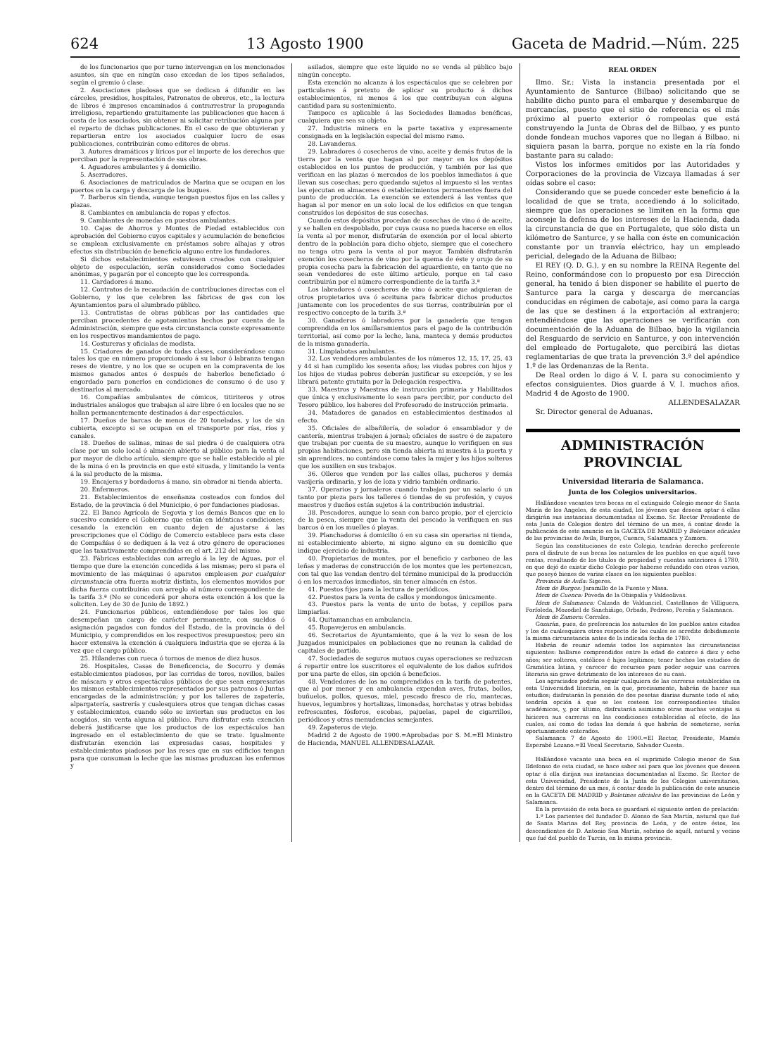624 13 Agosto 1900 Gaceta de Madrid.—Núm. 225
de los funcionarios que por turno intervengan en los mencionados asuntos, sin que en ningún caso excedan de los tipos señalados, según el gremio ó clase.
2. Asociaciones piadosas que se dedican á difundir en las cárceles, presidios, hospitales, Patronatos de obreros, etc., la lectura de libros é impresos encaminados á contrarrestrar la propaganda irreligiosa, repartiendo gratuitamente las publicaciones que hacen á costa de los asociados, sin obtener ni solicitar retribución alguna por el reparto de dichas publicaciones. En el caso de que obtuvieran y repartieran entre los asociados cualquier lucro de esas publicaciones, contribuirán como editores de obras.
3. Autores dramáticos y líricos por el importe de los derechos que perciban por la representación de sus obras.
4. Aguadores ambulantes y á domicilio.
5. Aserradores.
6. Asociaciones de matriculados de Marina que se ocupan en los puertos en la carga y descarga de los buques.
7. Barberos sin tienda, aunque tengan puestos fijos en las calles y plazas.
8. Cambiantes en ambulancia de ropas y efectos.
9. Cambiantes de monedas en puestos ambulantes.
10. Cajas de Ahorros y Montes de Piedad establecidos con aprobación del Gobierno cuyos capitales y acumulación de beneficios se emplean exclusivamente en préstamos sobre alhajas y otros efectos sin distribución de beneficio alguno entre los fundadores.
Si dichos establecimientos estuviesen creados con cualquier objeto de especulación, serán considerados como Sociedades anónimas, y pagarán por el concepto que les corresponda.
11. Cardadores á mano.
12. Contratos de la recaudación de contribuciones directas con el Gobierno, y los que celebren las fábricas de gas con los Ayuntamientos para el alumbrado público.
13. Contratistas de obras públicas por las cantidades que perciban procedentes de agotamientos hechos por cuenta de la Administración, siempre que esta circunstancia conste expresamente en los respectivos mandamientos de pago.
14. Costureras y oficialas de modista.
15. Criadores de ganados de todas clases, considerándose como tales los que en número proporcionado á su labor ó labranza tengan reses de vientre, y no los que se ocupen en la compraventa de los mismos ganados antes ó después de haberlos beneficiado ó engordado para ponerlos en condiciones de consumo ó de uso y destinarlos al mercado.
16. Compañías ambulantes de cómicos, titiriteros y otros industriales análogos que trabajan al aire libre ó en locales que no se hallan permanentemente destinados á dar espectáculos.
17. Dueños de barcas de menos de 20 toneladas, y los de sin cubierta, excepto si se ocupan en el transporte por rías, ríos y canales.
18. Dueños de salinas, minas de sal piedra ó de cualquiera otra clase por un solo local ó almacén abierto al público para la venta al por mayor de dicho artículo, siempre que se halle establecido al pie de la mina ó en la provincia en que esté situada, y limitando la venta á la sal producto de la misma.
19. Encajeras y bordadoras á mano, sin obrador ni tienda abierta.
20. Enfermeros.
21. Establecimientos de enseñanza costeados con fondos del Estado, de la provincia ó del Municipio, ó por fundaciones piadosas.
22. El Banco Agrícola de Segovia y los demás Bancos que en lo sucesivo considere el Gobierno que están en idénticas condiciones; cesando la exención en cuanto dejen de ajustarse á las prescripciones que el Código de Comercio establece para esta clase de Compañías ó se dediquen á la vez á otro género de operaciones que las taxativamente comprendidas en el art. 212 del mismo.
23. Fábricas establecidas con arreglo á la ley de Aguas, por el tiempo que dure la exención concedida á las mismas; pero si para el movimiento de las máquinas ó aparatos empleasen por cualquier circunstancia otra fuerza motriz distinta, los elementos movidos por dicha fuerza contribuirán con arreglo al número correspondiente de la tarifa 3.ª (No se concederá por ahora esta exención á los que la soliciten. Ley de 30 de Junio de 1892.)
24. Funcionarios públicos, entendiéndose por tales los que desempeñan un cargo de carácter permanente, con sueldos ó asignación pagados con fondos del Estado, de la provincia ó del Municipio, y comprendidos en los respectivos presupuestos; pero sin hacer extensiva la exención á cualquiera industria que se ejerza á la vez que el cargo público.
25. Hilanderas con rueca ó tornos de menos de diez husos.
26. Hospitales, Casas de Beneficencia, de Socorro y demás establecimientos piadosos, por las corridas de toros, novillos, bailes de máscara y otros espectáculos públicos de que sean empresarios los mismos establecimientos representados por sus patronos ó Juntas encargadas de la administración; y por los talleres de zapatería, alpargatería, sastrería y cualesquiera otros que tengan dichas casas y establecimientos, cuando sólo se inviertan sus productos en los acogidos, sin venta alguna al público. Para disfrutar esta exención deberá justificarse que los productos de los espectáculos han ingresado en el establecimiento de que se trate. Igualmente disfrutarán exención las expresadas casas, hospitales y establecimientos piadosos por las reses que en sus edificios tengan para que consuman la leche que las mismas produzcan los enfermos y
asilados, siempre que este líquido no se venda al público bajo ningún concepto.
Esta exención no alcanza á los espectáculos que se celebren por particulares á pretexto de aplicar su producto á dichos establecimientos, ni menos á los que contribuyan con alguna cantidad para su sostenimiento.
Tampoco es aplicable á las Sociedades llamadas benéficas, cualquiera que sea su objeto.
27. Industria minera en la parte taxativa y expresamente consignada en la legislación especial del mismo ramo.
28. Lavanderas.
29. Labradores ó cosecheros de vino, aceite y demás frutos de la tierra por la venta que hagan al por mayor en los depósitos establecidos en los puntos de producción, y también por las que verifican en las plazas ó mercados de los pueblos inmediatos á que llevan sus cosechas; pero quedando sujetos al impuesto si las ventas las ejecutan en almacenes ó establecimientos permanentes fuera del punto de producción. La exención se extenderá á las ventas que hagan al por menor en un solo local de los edificios en que tengan construídos los depósitos de sus cosechas.
Cuando estos depósitos procedan de cosechas de vino ó de aceite, y se hallen en despoblado, por cuya causa no pueda hacerse en ellos la venta al por menor, disfrutarán de exención por el local abierto dentro de la población para dicho objeto, siempre que el cosechero no tenga otro para la venta al por mayor. También disfrutarán exención los cosecheros de vino por la quema de éste y orujo de su propia cosecha para la fabricación del aguardiente, en tanto que no sean vendedores de este último artículo, porque en tal caso contribuirán por el número correspondiente de la tarifa 3.ª
Los labradores ó cosecheros de vino ó aceite que adquieran de otros propietarios uva ó aceituna para fabricar dichos productos juntamente con los procedentes de sus tierras, contribuirán por el respectivo concepto de la tarifa 3.ª
30. Ganaderos ó labradores por la ganadería que tengan comprendida en los amillaramientos para el pago de la contribución territorial, así como por la leche, lana, manteca y demás productos de la misma ganadería.
31. Limpiabotas ambulantes.
32. Los vendedores ambulantes de los números 12, 15, 17, 25, 43 y 44 si han cumplido los sesenta años; las viudas pobres con hijos y los hijos de viudas pobres deberán justificar su excepción, y se les librará patente gratuita por la Delegación respectiva.
33. Maestros y Maestras de instrucción primaria y Habilitados que única y exclusivamente lo sean para percibir, por conducto del Tesoro público, los haberes del Profesorado de instrucción primaria.
34. Matadores de ganados en establecimientos destinados al efecto.
35. Oficiales de albañilería, de solador ó ensamblador y de cantería, mientras trabajen á jornal; oficiales de sastre ó de zapatero que trabajan por cuenta de su maestro, aunque lo verifiquen en sus propias habitaciones, pero sin tienda abierta ni muestra á la puerta y sin aprendices, no contándose como tales la mujer y los hijos solteros que los auxilien en sus trabajos.
36. Olleros que venden por las calles ollas, pucheros y demás vasijería ordinaria, y los de loza y vidrio también ordinario.
37. Operarios y jornaleros cuando trabajan por un salario ó un tanto por pieza para los talleres ó tiendas de su profesión, y cuyos maestros y dueños están sujetos á la contribución industrial.
38. Pescadores, aunque lo sean con barco propio, por el ejercicio de la pesca, siempre que la venta del pescado la verifiquen en sus barcos ó en los muelles ó playas.
39. Planchadoras á domicilio ó en su casa sin operarias ni tienda, ni establecimiento abierto, ni signo alguno en su domicilio que indique ejercicio de industria.
40. Propietarios de montes, por el beneficio y carboneo de las leñas y maderas de construcción de los montes que les pertenezcan, con tal que las vendan dentro del término municipal de la producción ó en los mercados inmediatos, sin tener almacén en éstos.
41. Puestos fijos para la lectura de periódicos.
42. Puestos para la venta de callos y mondongos únicamente.
43. Puestos para la venta de unto de botas, y cepillos para limpiarlas.
44. Quitamanchas en ambulancia.
45. Ropavejeros en ambulancia.
46. Secretarios de Ayuntamiento, que á la vez lo sean de los Juzgados municipales en poblaciones que no reunan la calidad de capitales de partido.
47. Sociedades de seguros mutuos cuyas operaciones se reduzcan á repartir entre los suscritores el equivalente de los daños sufridos por una parte de ellos, sin opción á beneficios.
48. Vendedores de los no comprendidos en la tarifa de patentes, que al por menor y en ambulancia expendan aves, frutas, bollos, buñuelos, pollos, quesos, miel, pescado fresco de río, mantecas, huevos, legumbres y hortalizas, limonadas, horchatas y otras bebidas refrescantes, fósforos, escobas, pajuelas, papel de cigarrillos, periódicos y otras menudencias semejantes.
49. Zapateros de viejo.
Madrid 2 de Agosto de 1900.=Aprobadas por S. M.=El Ministro de Hacienda, MANUEL ALLENDESALAZAR.
REAL ORDEN
Ilmo. Sr.: Vista la instancia presentada por el Ayuntamiento de Santurce (Bilbao) solicitando que se habilite dicho punto para el embarque y desembarque de mercancías, puesto que el sitio de referencia es el más próximo al puerto exterior ó rompeolas que está construyendo la Junta de Obras del de Bilbao, y es punto donde fondean muchos vapores que no llegan á Bilbao, ni siquiera pasan la barra, porque no existe en la ría fondo bastante para su calado:
Vistos los informes emitidos por las Autoridades y Corporaciones de la provincia de Vizcaya llamadas á ser oídas sobre el caso:
Considerando que se puede conceder este beneficio á la localidad de que se trata, accediendo á lo solicitado, siempre que las operaciones se limiten en la forma que aconseje la defensa de los intereses de la Hacienda, dada la circunstancia de que en Portugalete, que sólo dista un kilómetro de Santurce, y se halla con éste en comunicación constante por un tranvía eléctrico, hay un empleado pericial, delegado de la Aduana de Bilbao;
El REY (Q. D. G.), y en su nombre la REINA Regente del Reino, conformándose con lo propuesto por esa Dirección general, ha tenido á bien disponer se habilite el puerto de Santurce para la carga y descarga de mercancías conducidas en régimen de cabotaje, así como para la carga de las que se destinen á la exportación al extranjero; entendiéndose que las operaciones se verificarán con documentación de la Aduana de Bilbao, bajo la vigilancia del Resguardo de servicio en Santurce, y con intervención del empleado de Portugalete, que percibirá las dietas reglamentarias de que trata la prevención 3.ª del apéndice 1.º de las Ordenanzas de la Renta.
De Real orden lo digo á V. I. para su conocimiento y efectos consiguientes. Dios guarde á V. I. muchos años. Madrid 4 de Agosto de 1900.
ALLENDESALAZAR
Sr. Director general de Aduanas.
ADMINISTRACIÓN PROVINCIAL
Universidad literaria de Salamanca.
Junta de los Colegios universitarios.
Hallándose vacantes tres becas en el extinguido Colegio menor de Santa María de los Angeles, de esta ciudad, los jóvenes que deseen optar á ellas dirigirán sus instancias documentadas al Excmo. Sr. Rector Presidente de esta Junta de Colegios dentro del término de un mes, á contar desde la publicación de este anuncio en la GACETA DE MADRID y Boletines oficiales de las provincias de Avila, Burgos, Cuenca, Salamanca y Zamora.
Según las constituciones de este Colegio, tendrán derecho preferente para el disfrute de sus becas los naturales de los pueblos en que aquél tuvo rentas, resultando de los títulos de propiedad y cuentas anteriores á 1780, en que dejó de existir dicho Colegio por haberse refundido con otros varios, que poseyó bienes de varias clases en los siguientes pueblos:
Provincia de Avila: Sigeres.
Idem de Burgos: Jaramillo de la Fuente y Masa.
Idem de Cuenca: Poveda de la Obispalía y Valdeolivas.
Idem de Salamanca: Calzada de Valdunciel, Castellanos de Villiguera, Forfoleda, Mozodiel de Sanchiñigo, Orbada, Pedroso, Pereña y Salamanca.
Idem de Zamora: Corrales.
Gozarán, pues, de preferencia los naturales de los pueblos antes citados y los de cualesquiera otros respecto de los cuales se acredite debidamente la misma circunstancia antes de la indicada fecha de 1780.
Habrán de reunir además todos los aspirantes las circunstancias siguientes: hallarse comprendidos entre la edad de catorce á diez y ocho años; ser solteros, católicos é hijos legítimos; tener hechos los estudios de Gramática latina, y carecer de recursos para poder seguir una carrera literaria sin grave detrimento de los intereses de su casa.
Los agraciados podrán seguir cualquiera de las carreras establecidas en esta Universidad literaria, en la que, precisamente, habrán de hacer sus estudios; disfrutarán la pensión de dos pesetas diarias durante todo el año; tendrán opción á que se les costeen los correspondientes títulos académicos, y, por último, disfrutarán asimismo otras muchas ventajas si hicieren sus carreras en las condiciones establecidas al efecto, de las cuales, así como de todas las demás á que habrán de someterse, serán oportunamente enterados.
Salamanca 7 de Agosto de 1900.=El Rector, Presidente, Mamés Esperabé Lozano.=El Vocal Secretario, Salvador Cuesta.
Hallándose vacante una beca en el suprimido Colegio menor de San Ildefonso de esta ciudad, se hace saber así para que los jóvenes que deseen optar á ella dirijan sus instancias documentadas al Excmo. Sr. Rector de esta Universidad, Presidente de la Junta de los Colegios universitarios, dentro del término de un mes, á contar desde la publicación de este anuncio en la GACETA DE MADRID y Boletines oficiales de las provincias de León y Salamanca.
En la provisión de esta beca se guardará el siguiente orden de prelación:
1.º Los parientes del fundador D. Alonso de San Martín, natural que fué de Santa Marina del Rey, provincia de León, y de entre éstos, los descendientes de D. Antonio San Martín, sobrino de aquél, natural y vecino que fué del pueblo de Turcia, en la misma provincia.